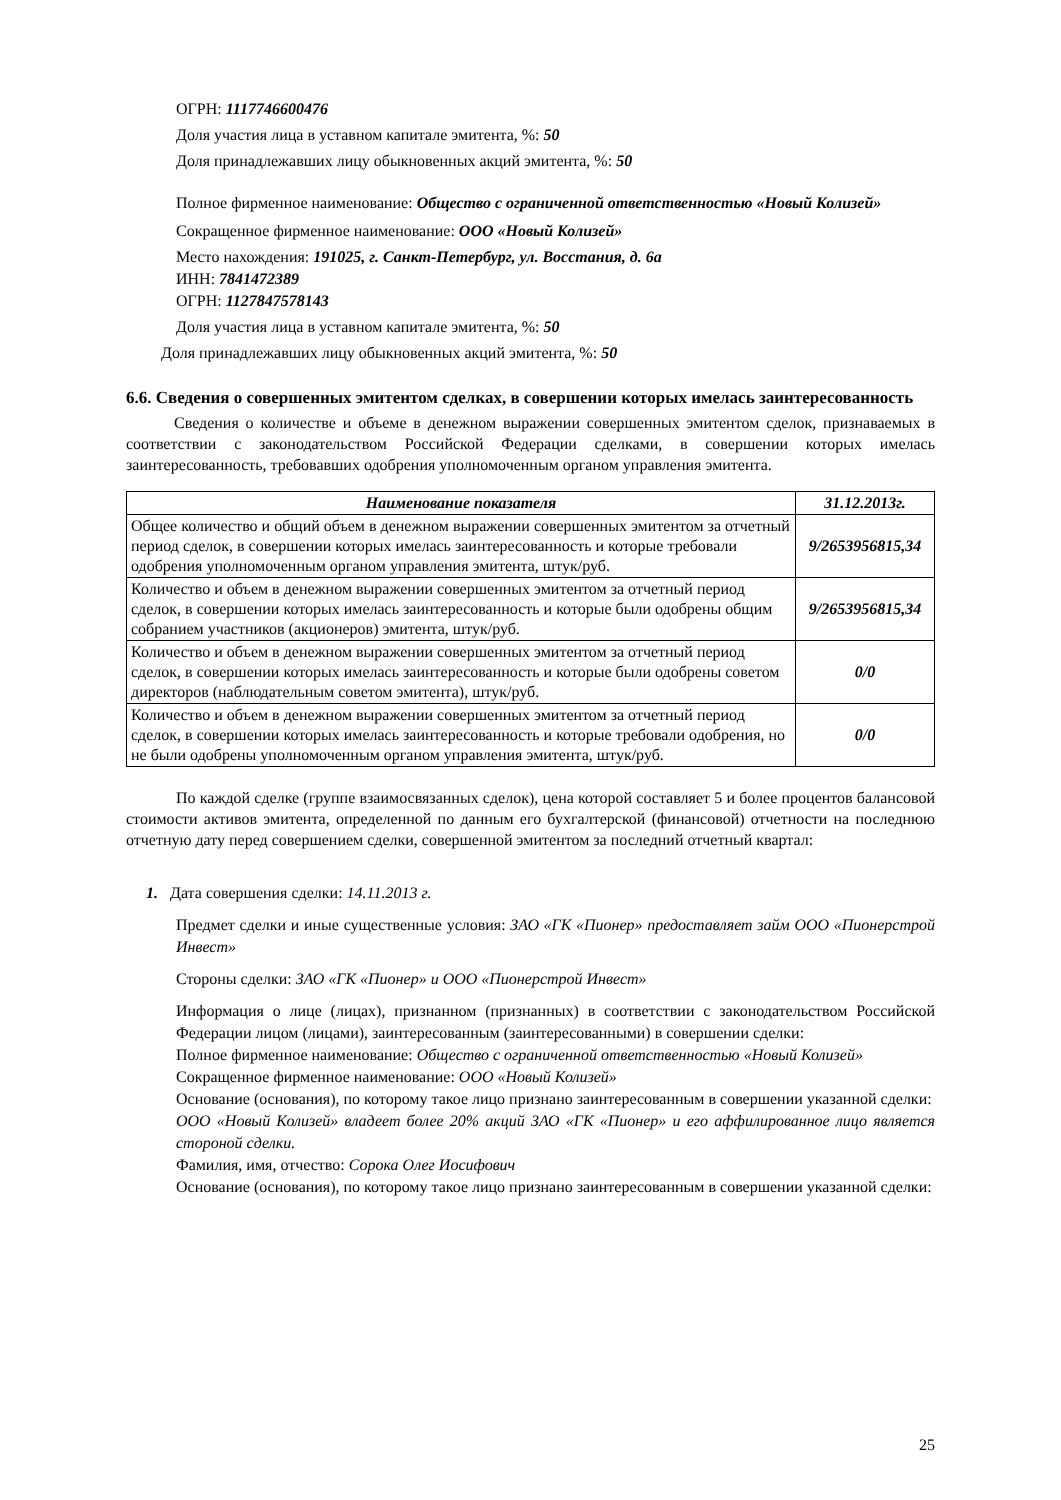ОГРН: 1117746600476
Доля участия лица в уставном капитале эмитента, %: 50
Доля принадлежавших лицу обыкновенных акций эмитента, %: 50
Полное фирменное наименование: Общество с ограниченной ответственностью «Новый Колизей»
Сокращенное фирменное наименование: ООО «Новый Колизей»
Место нахождения: 191025, г. Санкт-Петербург, ул. Восстания, д. 6а
ИНН: 7841472389
ОГРН: 1127847578143
Доля участия лица в уставном капитале эмитента, %: 50
Доля принадлежавших лицу обыкновенных акций эмитента, %: 50
6.6. Сведения о совершенных эмитентом сделках, в совершении которых имелась заинтересованность
Сведения о количестве и объеме в денежном выражении совершенных эмитентом сделок, признаваемых в соответствии с законодательством Российской Федерации сделками, в совершении которых имелась заинтересованность, требовавших одобрения уполномоченным органом управления эмитента.
| Наименование показателя | 31.12.2013г. |
| --- | --- |
| Общее количество и общий объем в денежном выражении совершенных эмитентом за отчетный период сделок, в совершении которых имелась заинтересованность и которые требовали одобрения уполномоченным органом управления эмитента, штук/руб. | 9/2653956815,34 |
| Количество и объем в денежном выражении совершенных эмитентом за отчетный период сделок, в совершении которых имелась заинтересованность и которые были одобрены общим собранием участников (акционеров) эмитента, штук/руб. | 9/2653956815,34 |
| Количество и объем в денежном выражении совершенных эмитентом за отчетный период сделок, в совершении которых имелась заинтересованность и которые были одобрены советом директоров (наблюдательным советом эмитента), штук/руб. | 0/0 |
| Количество и объем в денежном выражении совершенных эмитентом за отчетный период сделок, в совершении которых имелась заинтересованность и которые требовали одобрения, но не были одобрены уполномоченным органом управления эмитента, штук/руб. | 0/0 |
По каждой сделке (группе взаимосвязанных сделок), цена которой составляет 5 и более процентов балансовой стоимости активов эмитента, определенной по данным его бухгалтерской (финансовой) отчетности на последнюю отчетную дату перед совершением сделки, совершенной эмитентом за последний отчетный квартал:
1. Дата совершения сделки: 14.11.2013 г.
Предмет сделки и иные существенные условия: ЗАО «ГК «Пионер» предоставляет займ ООО «Пионерстрой Инвест»
Стороны сделки: ЗАО «ГК «Пионер» и ООО «Пионерстрой Инвест»
Информация о лице (лицах), признанном (признанных) в соответствии с законодательством Российской Федерации лицом (лицами), заинтересованным (заинтересованными) в совершении сделки:
Полное фирменное наименование: Общество с ограниченной ответственностью «Новый Колизей»
Сокращенное фирменное наименование: ООО «Новый Колизей»
Основание (основания), по которому такое лицо признано заинтересованным в совершении указанной сделки:
ООО «Новый Колизей» владеет более 20% акций ЗАО «ГК «Пионер» и его аффилированное лицо является стороной сделки.
Фамилия, имя, отчество: Сорока Олег Иосифович
Основание (основания), по которому такое лицо признано заинтересованным в совершении указанной сделки:
25